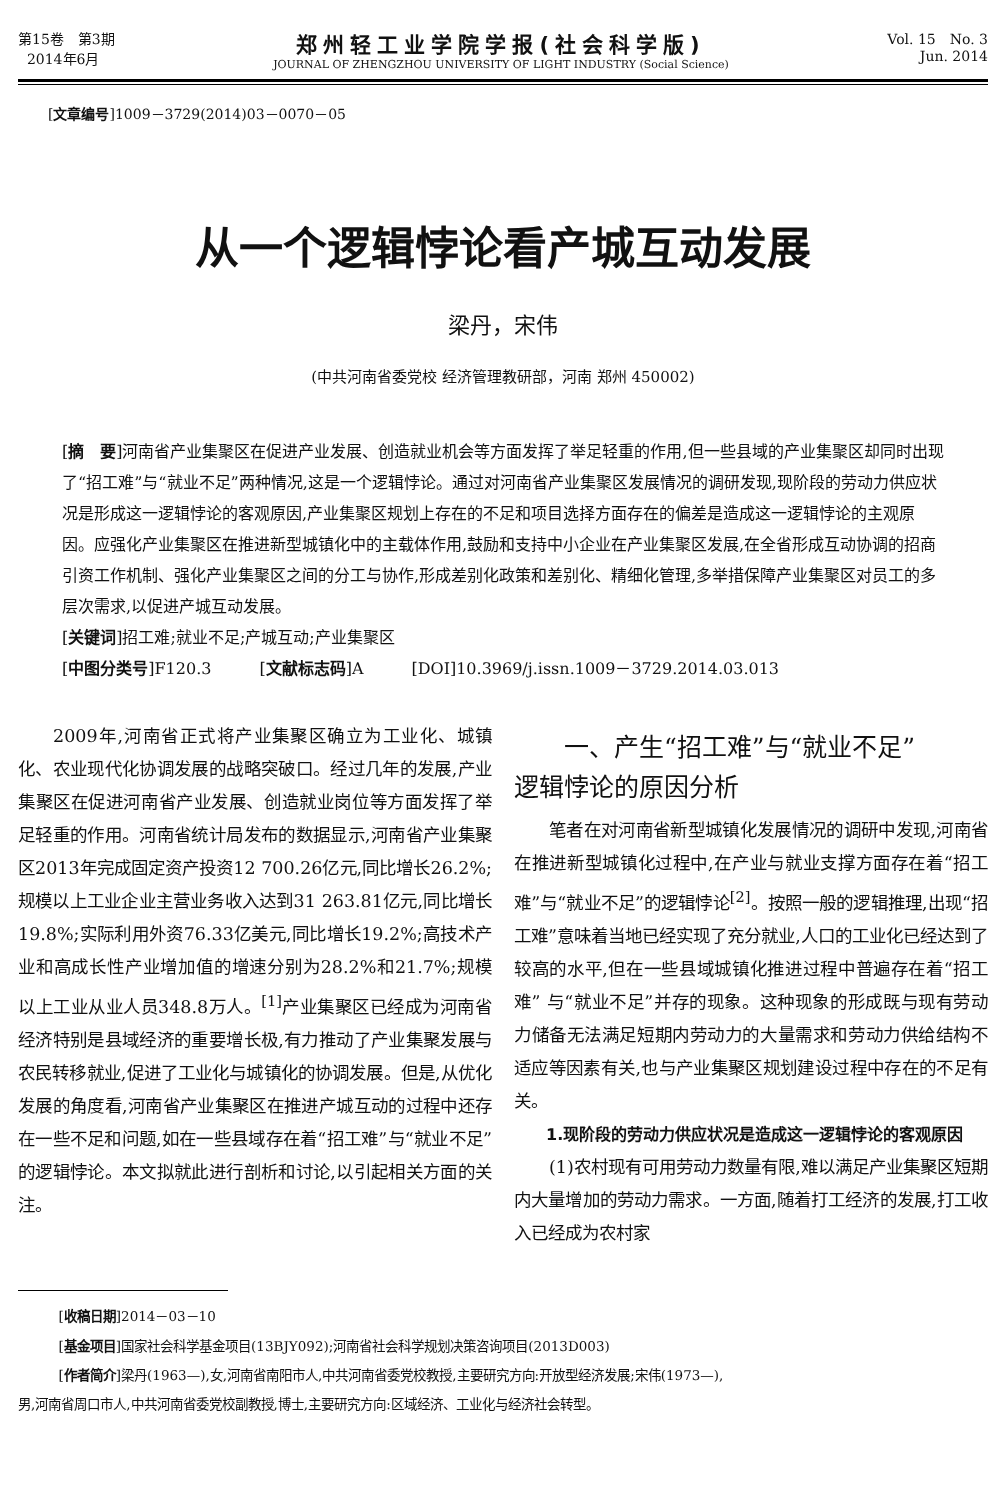第15卷　第3期
2014年6月
郑州轻工业学院学报(社会科学版)
JOURNAL OF ZHENGZHOU UNIVERSITY OF LIGHT INDUSTRY (Social Science)
Vol. 15　No. 3
Jun. 2014
[文章编号]1009－3729(2014)03－0070－05
从一个逻辑悖论看产城互动发展
梁丹，宋伟
(中共河南省委党校 经济管理教研部，河南 郑州 450002)
[摘　要]河南省产业集聚区在促进产业发展、创造就业机会等方面发挥了举足轻重的作用,但一些县域的产业集聚区却同时出现了“招工难”与“就业不足”两种情况,这是一个逻辑悖论。通过对河南省产业集聚区发展情况的调研发现,现阶段的劳动力供应状况是形成这一逻辑悖论的客观原因,产业集聚区规划上存在的不足和项目选择方面存在的偏差是造成这一逻辑悖论的主观原因。应强化产业集聚区在推进新型城镇化中的主载体作用,鼓励和支持中小企业在产业集聚区发展,在全省形成互动协调的招商引资工作机制、强化产业集聚区之间的分工与协作,形成差别化政策和差别化、精细化管理,多举措保障产业集聚区对员工的多层次需求,以促进产城互动发展。
[关键词]招工难;就业不足;产城互动;产业集聚区
[中图分类号]F120.3　　　[文献标志码]A　　　[DOI]10.3969/j.issn.1009－3729.2014.03.013
2009年,河南省正式将产业集聚区确立为工业化、城镇化、农业现代化协调发展的战略突破口。经过几年的发展,产业集聚区在促进河南省产业发展、创造就业岗位等方面发挥了举足轻重的作用。河南省统计局发布的数据显示,河南省产业集聚区2013年完成固定资产投资12 700.26亿元,同比增长26.2%;规模以上工业企业主营业务收入达到31 263.81亿元,同比增长19.8%;实际利用外资76.33亿美元,同比增长19.2%;高技术产业和高成长性产业增加值的增速分别为28.2%和21.7%;规模以上工业从业人员348.8万人。<sup>[1]</sup>产业集聚区已经成为河南省经济特别是县域经济的重要增长极,有力推动了产业集聚发展与农民转移就业,促进了工业化与城镇化的协调发展。但是,从优化发展的角度看,河南省产业集聚区在推进产城互动的过程中还存在一些不足和问题,如在一些县域存在着“招工难”与“就业不足”的逻辑悖论。本文拟就此进行剖析和讨论,以引起相关方面的关注。
一、产生“招工难”与“就业不足”
逻辑悖论的原因分析
笔者在对河南省新型城镇化发展情况的调研中发现,河南省在推进新型城镇化过程中,在产业与就业支撑方面存在着“招工难”与“就业不足”的逻辑悖论<sup>[2]</sup>。按照一般的逻辑推理,出现“招工难”意味着当地已经实现了充分就业,人口的工业化已经达到了较高的水平,但在一些县域城镇化推进过程中普遍存在着“招工难” 与“就业不足”并存的现象。这种现象的形成既与现有劳动力储备无法满足短期内劳动力的大量需求和劳动力供给结构不适应等因素有关,也与产业集聚区规划建设过程中存在的不足有关。
1.现阶段的劳动力供应状况是造成这一逻辑悖论的客观原因
(1)农村现有可用劳动力数量有限,难以满足产业集聚区短期内大量增加的劳动力需求。一方面,随着打工经济的发展,打工收入已经成为农村家
[收稿日期]2014－03－10
[基金项目]国家社会科学基金项目(13BJY092);河南省社会科学规划决策咨询项目(2013D003)
[作者简介]梁丹(1963—),女,河南省南阳市人,中共河南省委党校教授,主要研究方向:开放型经济发展;宋伟(1973—),
男,河南省周口市人,中共河南省委党校副教授,博士,主要研究方向:区域经济、工业化与经济社会转型。